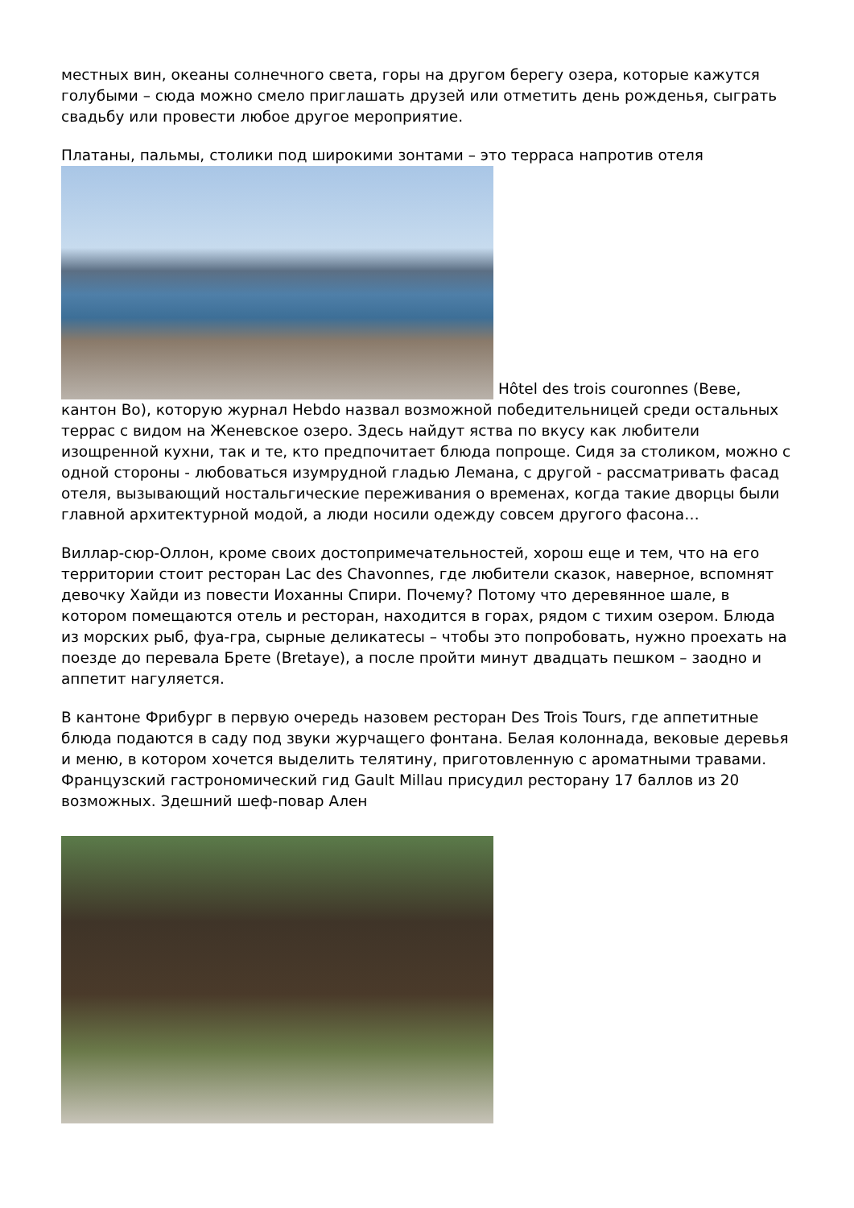местных вин, океаны солнечного света, горы на другом берегу озера, которые кажутся голубыми – сюда можно смело приглашать друзей или отметить день рожденья, сыграть свадьбу или провести любое другое мероприятие.
Платаны, пальмы, столики под широкими зонтами – это терраса напротив отеля Hôtel des trois couronnes (Веве, кантон Во), которую журнал Hebdo назвал возможной победительницей среди остальных террас с видом на Женевское озеро. Здесь найдут яства по вкусу как любители изощренной кухни, так и те, кто предпочитает блюда попроще. Сидя за столиком, можно с одной стороны - любоваться изумрудной гладью Лемана, с другой - рассматривать фасад отеля, вызывающий ностальгические переживания о временах, когда такие дворцы были главной архитектурной модой, а люди носили одежду совсем другого фасона…
Виллар-сюр-Оллон, кроме своих достопримечательностей, хорош еще и тем, что на его территории стоит ресторан Lac des Chavonnes, где любители сказок, наверное, вспомнят девочку Хайди из повести Иоханны Спири. Почему? Потому что деревянное шале, в котором помещаются отель и ресторан, находится в горах, рядом с тихим озером. Блюда из морских рыб, фуа-гра, сырные деликатесы – чтобы это попробовать, нужно проехать на поезде до перевала Брете (Bretaye), а после пройти минут двадцать пешком – заодно и аппетит нагуляется.
В кантоне Фрибург в первую очередь назовем ресторан Des Trois Tours, где аппетитные блюда подаются в саду под звуки журчащего фонтана. Белая колоннада, вековые деревья и меню, в котором хочется выделить телятину, приготовленную с ароматными травами. Французский гастрономический гид Gault Millau присудил ресторану 17 баллов из 20 возможных. Здешний шеф-повар Ален